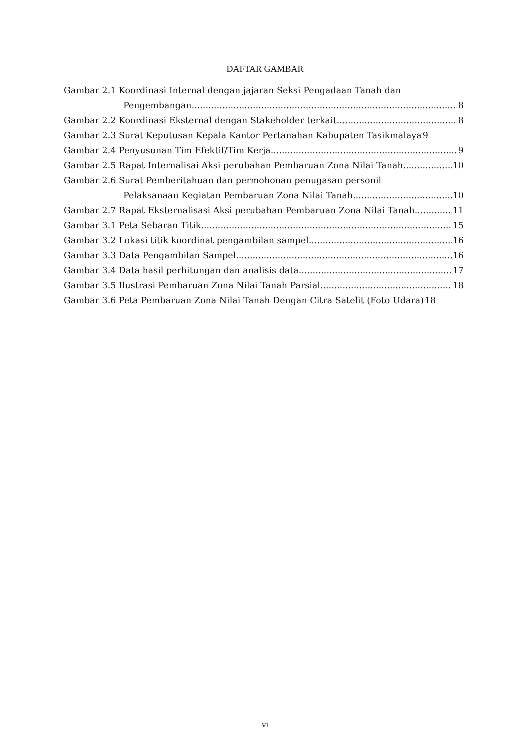DAFTAR GAMBAR
Gambar 2.1 Koordinasi Internal dengan jajaran Seksi Pengadaan Tanah dan
Pengembangan 8
Gambar 2.2 Koordinasi Eksternal dengan Stakeholder terkait 8
Gambar 2.3 Surat Keputusan Kepala Kantor Pertanahan Kabupaten Tasikmalaya 9
Gambar 2.4 Penyusunan Tim Efektif/Tim Kerja 9
Gambar 2.5 Rapat Internalisai Aksi perubahan Pembaruan Zona Nilai Tanah 10
Gambar 2.6 Surat Pemberitahuan dan permohonan penugasan personil
Pelaksanaan Kegiatan Pembaruan Zona Nilai Tanah 10
Gambar 2.7 Rapat Eksternalisasi Aksi perubahan Pembaruan Zona Nilai Tanah 11
Gambar 3.1 Peta Sebaran Titik 15
Gambar 3.2 Lokasi titik koordinat pengambilan sampel 16
Gambar 3.3 Data Pengambilan Sampel 16
Gambar 3.4 Data hasil perhitungan dan analisis data 17
Gambar 3.5 Ilustrasi Pembaruan Zona Nilai Tanah Parsial 18
Gambar 3.6 Peta Pembaruan Zona Nilai Tanah Dengan Citra Satelit (Foto Udara) 18
vi